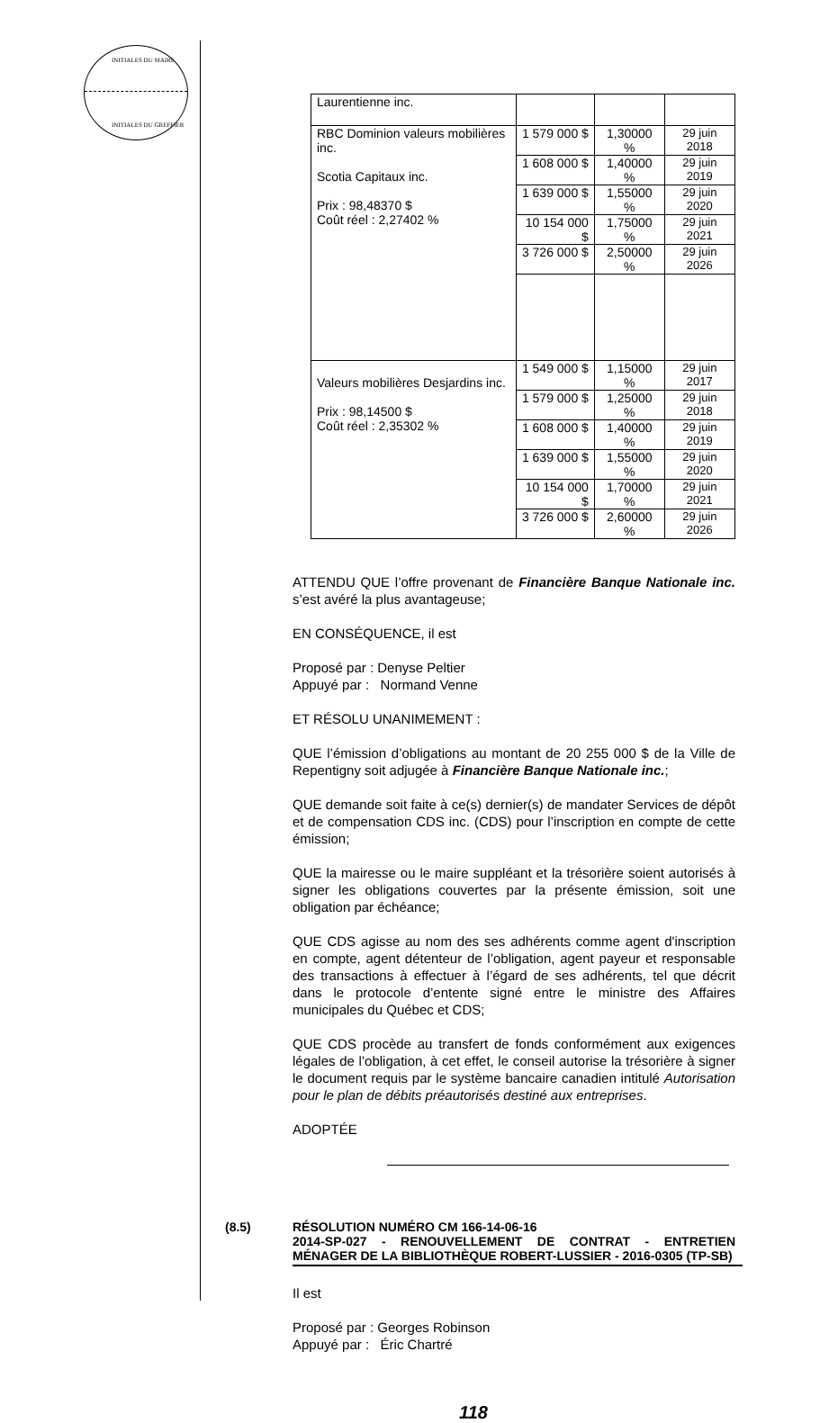INITIALES DU MAIRE
INITIALES DU GREFFIER
| Laurentienne inc. | | | |
| RBC Dominion valeurs mobilières inc. Scotia Capitaux inc. Prix : 98,48370 $ Coût réel : 2,27402 % | 1 579 000 $ | 1,30000 % | 29 juin 2018 |
| | 1 608 000 $ | 1,40000 % | 29 juin 2019 |
| | 1 639 000 $ | 1,55000 % | 29 juin 2020 |
| | 10 154 000 $ | 1,75000 % | 29 juin 2021 |
| | 3 726 000 $ | 2,50000 % | 29 juin 2026 |
| Valeurs mobilières Desjardins inc. Prix : 98,14500 $ Coût réel : 2,35302 % | 1 549 000 $ | 1,15000 % | 29 juin 2017 |
| | 1 579 000 $ | 1,25000 % | 29 juin 2018 |
| | 1 608 000 $ | 1,40000 % | 29 juin 2019 |
| | 1 639 000 $ | 1,55000 % | 29 juin 2020 |
| | 10 154 000 $ | 1,70000 % | 29 juin 2021 |
| | 3 726 000 $ | 2,60000 % | 29 juin 2026 |
ATTENDU QUE l’offre provenant de Financière Banque Nationale inc. s’est avéré la plus avantageuse;
EN CONSÉQUENCE, il est
Proposé par : Denyse Peltier
Appuyé par : Normand Venne
ET RÉSOLU UNANIMEMENT :
QUE l’émission d’obligations au montant de 20 255 000 $ de la Ville de Repentigny soit adjugée à Financière Banque Nationale inc.;
QUE demande soit faite à ce(s) dernier(s) de mandater Services de dépôt et de compensation CDS inc. (CDS) pour l’inscription en compte de cette émission;
QUE la mairesse ou le maire suppléant et la trésorière soient autorisés à signer les obligations couvertes par la présente émission, soit une obligation par échéance;
QUE CDS agisse au nom des ses adhérents comme agent d'inscription en compte, agent détenteur de l’obligation, agent payeur et responsable des transactions à effectuer à l’égard de ses adhérents, tel que décrit dans le protocole d’entente signé entre le ministre des Affaires municipales du Québec et CDS;
QUE CDS procède au transfert de fonds conformément aux exigences légales de l’obligation, à cet effet, le conseil autorise la trésorière à signer le document requis par le système bancaire canadien intitulé Autorisation pour le plan de débits préautorisés destiné aux entreprises.
ADOPTÉE
(8.5) RÉSOLUTION NUMÉRO CM 166-14-06-16
2014-SP-027 - RENOUVELLEMENT DE CONTRAT - ENTRETIEN MÉNAGER DE LA BIBLIOTHÈQUE ROBERT-LUSSIER - 2016-0305 (TP-SB)
Il est
Proposé par : Georges Robinson
Appuyé par : Éric Chartré
118